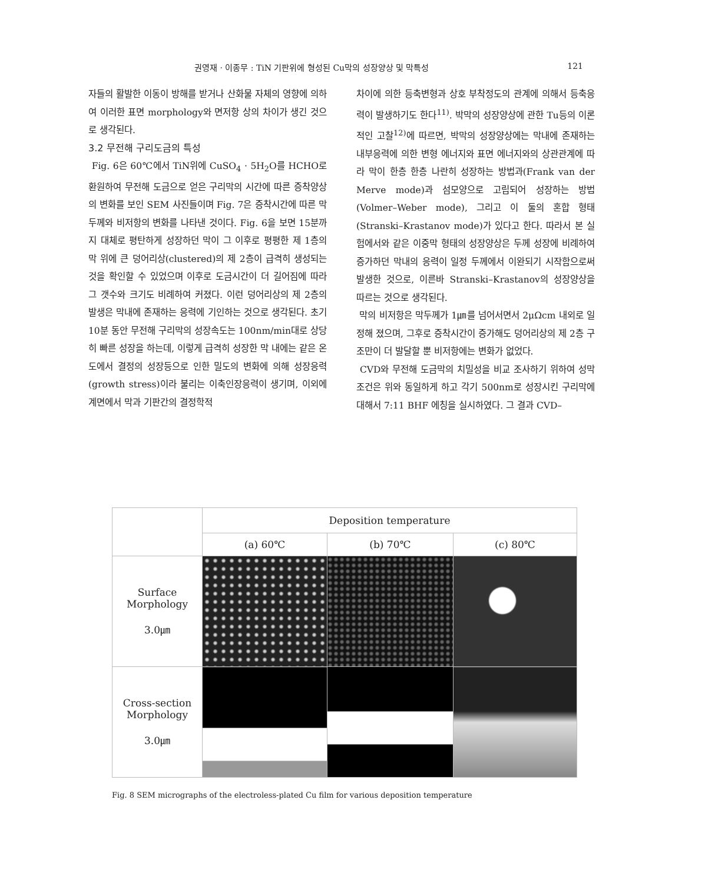권영재 · 이종무 : TiN 기판위에 형성된 Cu막의 성장양상 및 막특성 121
자들의 활발한 이동이 방해를 받거나 산화물 자체의 영향에 의하여 이러한 표면 morphology와 면저항 상의 차이가 생긴 것으로 생각된다.
3.2 무전해 구리도금의 특성
Fig. 6은 60℃에서 TiN위에 CuSO<sub>4</sub> · 5H<sub>2</sub>O를 HCHO로 환원하여 무전해 도금으로 얻은 구리막의 시간에 따른 증착양상의 변화를 보인 SEM 사진들이며 Fig. 7은 증착시간에 따른 막두께와 비저항의 변화를 나타낸 것이다. Fig. 6을 보면 15분까지 대체로 평탄하게 성장하던 막이 그 이후로 평평한 제 1층의 막 위에 큰 덩어리상(clustered)의 제 2층이 급격히 생성되는 것을 확인할 수 있었으며 이후로 도금시간이 더 길어짐에 따라 그 갯수와 크기도 비례하여 커졌다. 이런 덩어리상의 제 2층의 발생은 막내에 존재하는 응력에 기인하는 것으로 생각된다. 초기 10분 동안 무전해 구리막의 성장속도는 100nm/min대로 상당히 빠른 성장을 하는데, 이렇게 급격히 성장한 막 내에는 같은 온도에서 결정의 성장등으로 인한 밀도의 변화에 의해 성장응력(growth stress)이라 불리는 이축인장응력이 생기며, 이외에 계면에서 막과 기판간의 결정학적
차이에 의한 등축변형과 상호 부착정도의 관계에 의해서 등축응력이 발생하기도 한다<sup>11)</sup>. 박막의 성장양상에 관한 Tu등의 이론적인 고찰<sup>12)</sup>에 따르면, 박막의 성장양상에는 막내에 존재하는 내부응력에 의한 변형 에너지와 표면 에너지와의 상관관계에 따라 막이 한층 한층 나란히 성장하는 방법과(Frank van der Merve mode)과 섬모양으로 고립되어 성장하는 방법(Volmer–Weber mode), 그리고 이 둘의 혼합 형태(Stranski–Krastanov mode)가 있다고 한다. 따라서 본 실험에서와 같은 이중막 형태의 성장양상은 두께 성장에 비례하여 증가하던 막내의 응력이 일정 두께에서 이완되기 시작함으로써 발생한 것으로, 이른바 Stranski–Krastanov의 성장양상을 따르는 것으로 생각된다.
막의 비저항은 막두께가 1㎛를 넘어서면서 2μΩcm 내외로 일정해 졌으며, 그후로 증착시간이 증가해도 덩어리상의 제 2층 구조만이 더 발달할 뿐 비저항에는 변화가 없었다.
CVD와 무전해 도금막의 치밀성을 비교 조사하기 위하여 성막조건은 위와 동일하게 하고 각기 500nm로 성장시킨 구리막에 대해서 7:11 BHF 에칭을 실시하였다. 그 결과 CVD–
| | Deposition temperature | | |
| --- | --- | --- | --- |
| | (a) 60℃ | (b) 70℃ | (c) 80℃ |
| Surface Morphology 3.0㎛ | | | |
| Cross-section Morphology 3.0㎛ | | | |
Fig. 8 SEM micrographs of the electroless-plated Cu film for various deposition temperature